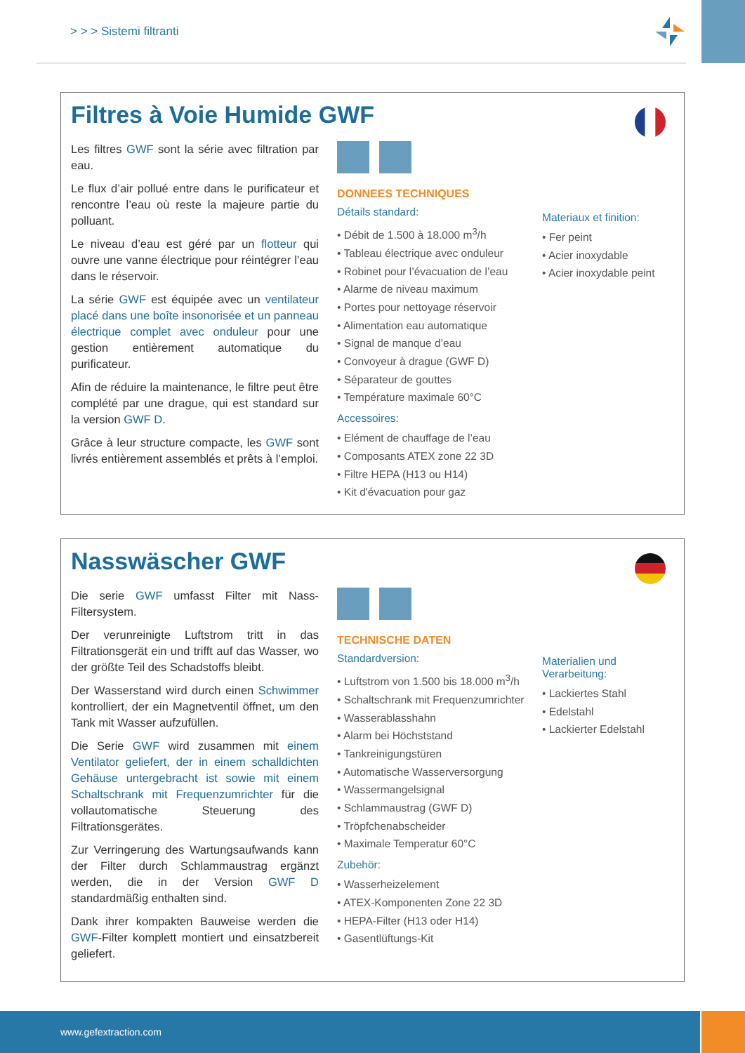> > > Sistemi filtranti
Filtres à Voie Humide GWF
Les filtres GWF sont la série avec filtration par eau.
Le flux d’air pollué entre dans le purificateur et rencontre l’eau où reste la majeure partie du polluant.
Le niveau d’eau est géré par un flotteur qui ouvre une vanne électrique pour réintégrer l’eau dans le réservoir.
La série GWF est équipée avec un ventilateur placé dans une boîte insonorisée et un panneau électrique complet avec onduleur pour une gestion entièrement automatique du purificateur.
Afin de réduire la maintenance, le filtre peut être complété par une drague, qui est standard sur la version GWF D.
Grâce à leur structure compacte, les GWF sont livrés entièrement assemblés et prêts à l’emploi.
DONNEES TECHNIQUES
Détails standard:
• Débit de 1.500 à 18.000 m<sup>3</sup>/h
• Tableau électrique avec onduleur
• Robinet pour l’évacuation de l’eau
• Alarme de niveau maximum
• Portes pour nettoyage réservoir
• Alimentation eau automatique
• Signal de manque d’eau
• Convoyeur à drague (GWF D)
• Séparateur de gouttes
• Température maximale 60°C
Accessoires:
• Elément de chauffage de l’eau
• Composants ATEX zone 22 3D
• Filtre HEPA (H13 ou H14)
• Kit d'évacuation pour gaz
Materiaux et finition:
• Fer peint
• Acier inoxydable
• Acier inoxydable peint
Nasswäscher GWF
Die serie GWF umfasst Filter mit Nass-Filtersystem.
Der verunreinigte Luftstrom tritt in das Filtrationsgerät ein und trifft auf das Wasser, wo der größte Teil des Schadstoffs bleibt.
Der Wasserstand wird durch einen Schwimmer kontrolliert, der ein Magnetventil öffnet, um den Tank mit Wasser aufzufüllen.
Die Serie GWF wird zusammen mit einem Ventilator geliefert, der in einem schalldichten Gehäuse untergebracht ist sowie mit einem Schaltschrank mit Frequenzumrichter für die vollautomatische Steuerung des Filtrationsgerätes.
Zur Verringerung des Wartungsaufwands kann der Filter durch Schlammaustrag ergänzt werden, die in der Version GWF D standardmäßig enthalten sind.
Dank ihrer kompakten Bauweise werden die GWF-Filter komplett montiert und einsatzbereit geliefert.
TECHNISCHE DATEN
Standardversion:
• Luftstrom von 1.500 bis 18.000 m<sup>3</sup>/h
• Schaltschrank mit Frequenzumrichter
• Wasserablasshahn
• Alarm bei Höchststand
• Tankreinigungstüren
• Automatische Wasserversorgung
• Wassermangelsignal
• Schlammaustrag (GWF D)
• Tröpfchenabscheider
• Maximale Temperatur 60°C
Zubehör:
• Wasserheizelement
• ATEX-Komponenten Zone 22 3D
• HEPA-Filter (H13 oder H14)
• Gasentlüftungs-Kit
Materialien und Verarbeitung:
• Lackiertes Stahl
• Edelstahl
• Lackierter Edelstahl
www.gefextraction.com